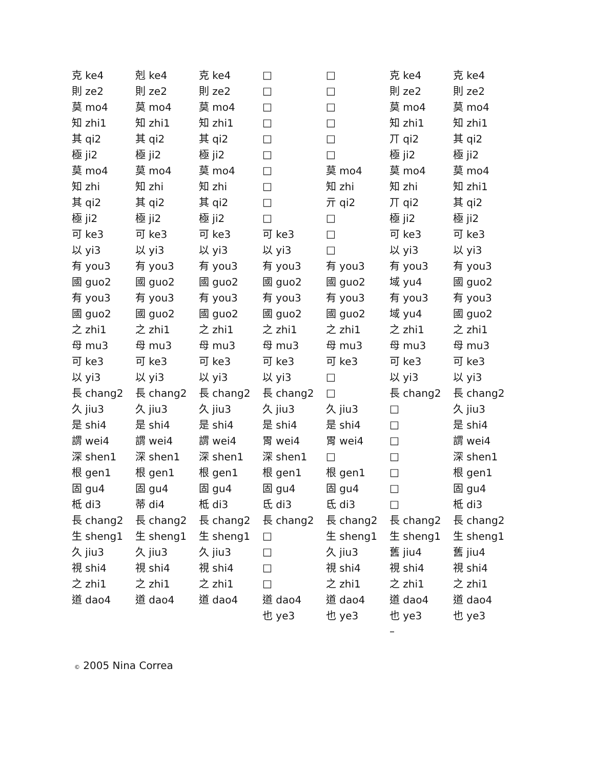| 克 ke4 | 剋 ke4 | 克 ke4 | □ | □ | 克 ke4 | 克 ke4 |
| 則 ze2 | 則 ze2 | 則 ze2 | □ | □ | 則 ze2 | 則 ze2 |
| 莫 mo4 | 莫 mo4 | 莫 mo4 | □ | □ | 莫 mo4 | 莫 mo4 |
| 知 zhi1 | 知 zhi1 | 知 zhi1 | □ | □ | 知 zhi1 | 知 zhi1 |
| 其 qi2 | 其 qi2 | 其 qi2 | □ | □ | 丌 qi2 | 其 qi2 |
| 極 ji2 | 極 ji2 | 極 ji2 | □ | □ | 極 ji2 | 極 ji2 |
| 莫 mo4 | 莫 mo4 | 莫 mo4 | □ | 莫 mo4 | 莫 mo4 | 莫 mo4 |
| 知 zhi | 知 zhi | 知 zhi | □ | 知 zhi | 知 zhi | 知 zhi1 |
| 其 qi2 | 其 qi2 | 其 qi2 | □ | 亓 qi2 | 丌 qi2 | 其 qi2 |
| 極 ji2 | 極 ji2 | 極 ji2 | □ | □ | 極 ji2 | 極 ji2 |
| 可 ke3 | 可 ke3 | 可 ke3 | 可 ke3 | □ | 可 ke3 | 可 ke3 |
| 以 yi3 | 以 yi3 | 以 yi3 | 以 yi3 | □ | 以 yi3 | 以 yi3 |
| 有 you3 | 有 you3 | 有 you3 | 有 you3 | 有 you3 | 有 you3 | 有 you3 |
| 國 guo2 | 國 guo2 | 國 guo2 | 國 guo2 | 國 guo2 | 域 yu4 | 國 guo2 |
| 有 you3 | 有 you3 | 有 you3 | 有 you3 | 有 you3 | 有 you3 | 有 you3 |
| 國 guo2 | 國 guo2 | 國 guo2 | 國 guo2 | 國 guo2 | 域 yu4 | 國 guo2 |
| 之 zhi1 | 之 zhi1 | 之 zhi1 | 之 zhi1 | 之 zhi1 | 之 zhi1 | 之 zhi1 |
| 母 mu3 | 母 mu3 | 母 mu3 | 母 mu3 | 母 mu3 | 母 mu3 | 母 mu3 |
| 可 ke3 | 可 ke3 | 可 ke3 | 可 ke3 | 可 ke3 | 可 ke3 | 可 ke3 |
| 以 yi3 | 以 yi3 | 以 yi3 | 以 yi3 | □ | 以 yi3 | 以 yi3 |
| 長 chang2 | 長 chang2 | 長 chang2 | 長 chang2 | □ | 長 chang2 | 長 chang2 |
| 久 jiu3 | 久 jiu3 | 久 jiu3 | 久 jiu3 | 久 jiu3 | □ | 久 jiu3 |
| 是 shi4 | 是 shi4 | 是 shi4 | 是 shi4 | 是 shi4 | □ | 是 shi4 |
| 謂 wei4 | 謂 wei4 | 謂 wei4 | 胃 wei4 | 胃 wei4 | □ | 謂 wei4 |
| 深 shen1 | 深 shen1 | 深 shen1 | 深 shen1 | □ | □ | 深 shen1 |
| 根 gen1 | 根 gen1 | 根 gen1 | 根 gen1 | 根 gen1 | □ | 根 gen1 |
| 固 gu4 | 固 gu4 | 固 gu4 | 固 gu4 | 固 gu4 | □ | 固 gu4 |
| 柢 di3 | 蒂 di4 | 柢 di3 | 氐 di3 | 氐 di3 | □ | 柢 di3 |
| 長 chang2 | 長 chang2 | 長 chang2 | 長 chang2 | 長 chang2 | 長 chang2 | 長 chang2 |
| 生 sheng1 | 生 sheng1 | 生 sheng1 | □ | 生 sheng1 | 生 sheng1 | 生 sheng1 |
| 久 jiu3 | 久 jiu3 | 久 jiu3 | □ | 久 jiu3 | 舊 jiu4 | 舊 jiu4 |
| 視 shi4 | 視 shi4 | 視 shi4 | □ | 視 shi4 | 視 shi4 | 視 shi4 |
| 之 zhi1 | 之 zhi1 | 之 zhi1 | □ | 之 zhi1 | 之 zhi1 | 之 zhi1 |
| 道 dao4 | 道 dao4 | 道 dao4 | 道 dao4 | 道 dao4 | 道 dao4 | 道 dao4 |
| | | | 也 ye3 | 也 ye3 | 也 ye3 | 也 ye3 |
| | | | | | – | |
© 2005 Nina Correa